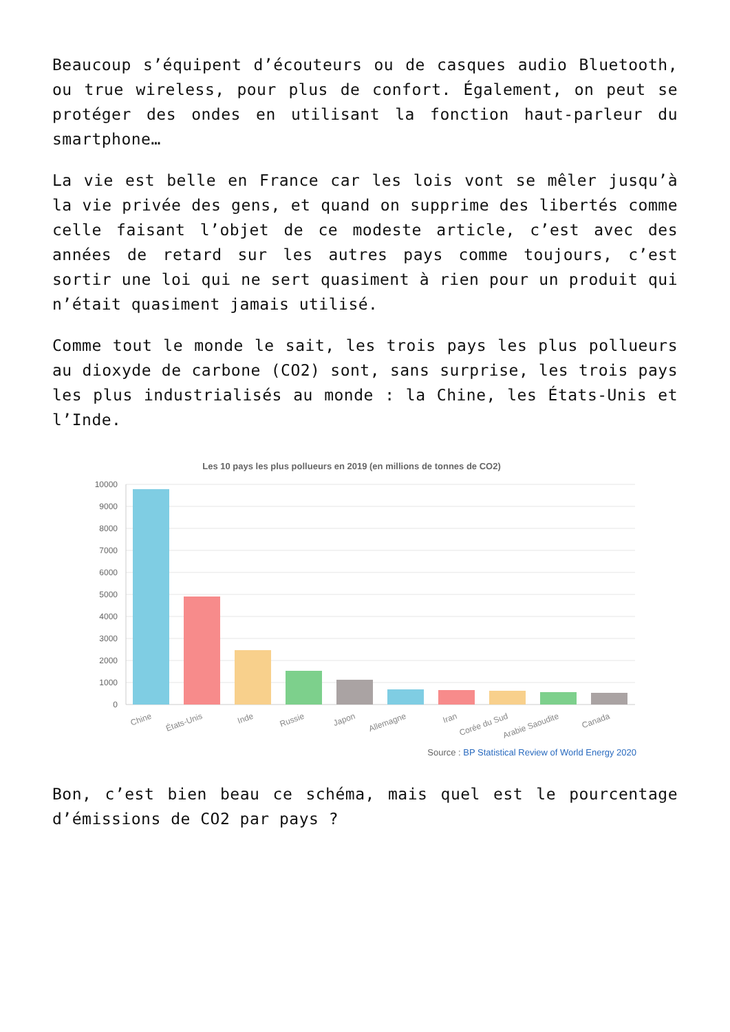Beaucoup s’équipent d’écouteurs ou de casques audio Bluetooth, ou true wireless, pour plus de confort. Également, on peut se protéger des ondes en utilisant la fonction haut-parleur du smartphone…
La vie est belle en France car les lois vont se mêler jusqu’à la vie privée des gens, et quand on supprime des libertés comme celle faisant l’objet de ce modeste article, c’est avec des années de retard sur les autres pays comme toujours, c’est sortir une loi qui ne sert quasiment à rien pour un produit qui n’était quasiment jamais utilisé.
Comme tout le monde le sait, les trois pays les plus pollueurs au dioxyde de carbone (CO2) sont, sans surprise, les trois pays les plus industrialisés au monde : la Chine, les États-Unis et l’Inde.
Les 10 pays les plus pollueurs en 2019 (en millions de tonnes de CO2)
10000
9000
8000
7000
6000
5000
4000
3000
2000
1000
0
Chine
États-Unis
Inde
Russie
Japon
Allemagne
Iran
Corée du Sud
Arabie Saoudite
Canada
Source : BP Statistical Review of World Energy 2020
Bon, c’est bien beau ce schéma, mais quel est le pourcentage d’émissions de CO2 par pays ?